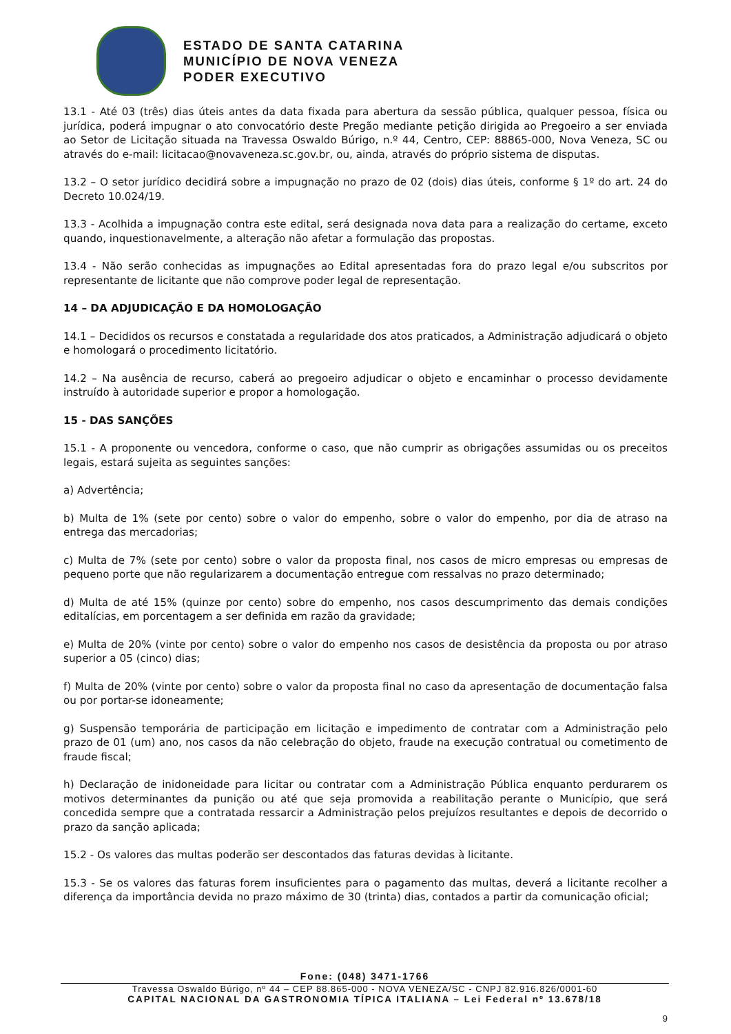ESTADO DE SANTA CATARINA
MUNICÍPIO DE NOVA VENEZA
PODER EXECUTIVO
13.1 - Até 03 (três) dias úteis antes da data fixada para abertura da sessão pública, qualquer pessoa, física ou jurídica, poderá impugnar o ato convocatório deste Pregão mediante petição dirigida ao Pregoeiro a ser enviada ao Setor de Licitação situada na Travessa Oswaldo Búrigo, n.º 44, Centro, CEP: 88865-000, Nova Veneza, SC ou através do e-mail: licitacao@novaveneza.sc.gov.br, ou, ainda, através do próprio sistema de disputas.
13.2 – O setor jurídico decidirá sobre a impugnação no prazo de 02 (dois) dias úteis, conforme § 1º do art. 24 do Decreto 10.024/19.
13.3 - Acolhida a impugnação contra este edital, será designada nova data para a realização do certame, exceto quando, inquestionavelmente, a alteração não afetar a formulação das propostas.
13.4 - Não serão conhecidas as impugnações ao Edital apresentadas fora do prazo legal e/ou subscritos por representante de licitante que não comprove poder legal de representação.
14 – DA ADJUDICAÇÃO E DA HOMOLOGAÇÃO
14.1 – Decididos os recursos e constatada a regularidade dos atos praticados, a Administração adjudicará o objeto e homologará o procedimento licitatório.
14.2 – Na ausência de recurso, caberá ao pregoeiro adjudicar o objeto e encaminhar o processo devidamente instruído à autoridade superior e propor a homologação.
15 - DAS SANÇÕES
15.1 - A proponente ou vencedora, conforme o caso, que não cumprir as obrigações assumidas ou os preceitos legais, estará sujeita as seguintes sanções:
a) Advertência;
b) Multa de 1% (sete por cento) sobre o valor do empenho, sobre o valor do empenho, por dia de atraso na entrega das mercadorias;
c) Multa de 7% (sete por cento) sobre o valor da proposta final, nos casos de micro empresas ou empresas de pequeno porte que não regularizarem a documentação entregue com ressalvas no prazo determinado;
d) Multa de até 15% (quinze por cento) sobre do empenho, nos casos descumprimento das demais condições editalícias, em porcentagem a ser definida em razão da gravidade;
e) Multa de 20% (vinte por cento) sobre o valor do empenho nos casos de desistência da proposta ou por atraso superior a 05 (cinco) dias;
f) Multa de 20% (vinte por cento) sobre o valor da proposta final no caso da apresentação de documentação falsa ou por portar-se idoneamente;
g) Suspensão temporária de participação em licitação e impedimento de contratar com a Administração pelo prazo de 01 (um) ano, nos casos da não celebração do objeto, fraude na execução contratual ou cometimento de fraude fiscal;
h) Declaração de inidoneidade para licitar ou contratar com a Administração Pública enquanto perdurarem os motivos determinantes da punição ou até que seja promovida a reabilitação perante o Município, que será concedida sempre que a contratada ressarcir a Administração pelos prejuízos resultantes e depois de decorrido o prazo da sanção aplicada;
15.2 - Os valores das multas poderão ser descontados das faturas devidas à licitante.
15.3 - Se os valores das faturas forem insuficientes para o pagamento das multas, deverá a licitante recolher a diferença da importância devida no prazo máximo de 30 (trinta) dias, contados a partir da comunicação oficial;
Fone: (048) 3471-1766
Travessa Oswaldo Búrigo, nº 44 – CEP 88.865-000 - NOVA VENEZA/SC - CNPJ 82.916.826/0001-60
CAPITAL NACIONAL DA GASTRONOMIA TÍPICA ITALIANA – Lei Federal nº 13.678/18
9